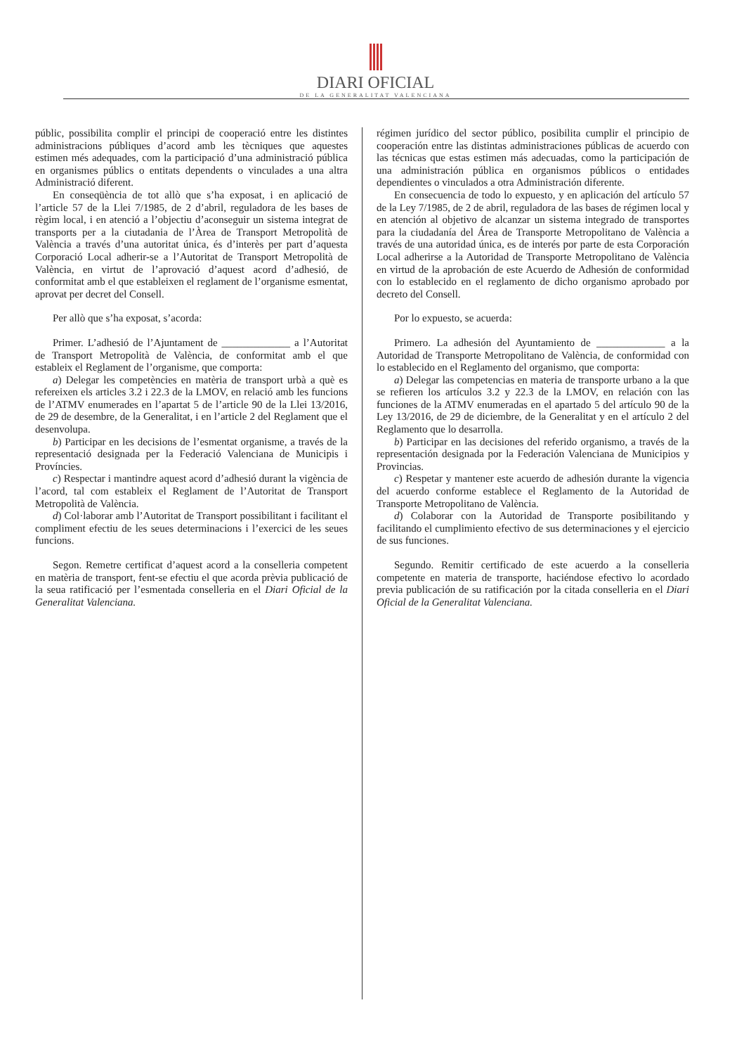DIARI OFICIAL
DE LA GENERALITAT VALENCIANA
públic, possibilita complir el principi de cooperació entre les distintes administracions públiques d’acord amb les tècniques que aquestes estimen més adequades, com la participació d’una administració pública en organismes públics o entitats dependents o vinculades a una altra Administració diferent.
En conseqüència de tot allò que s’ha exposat, i en aplicació de l’article 57 de la Llei 7/1985, de 2 d’abril, reguladora de les bases de règim local, i en atenció a l’objectiu d’aconseguir un sistema integrat de transports per a la ciutadania de l’Àrea de Transport Metropolità de València a través d’una autoritat única, és d’interès per part d’aquesta Corporació Local adherir-se a l’Autoritat de Transport Metropolità de València, en virtut de l’aprovació d’aquest acord d’adhesió, de conformitat amb el que estableixen el reglament de l’organisme esmentat, aprovat per decret del Consell.
Per allò que s’ha exposat, s’acorda:
Primer. L’adhesió de l’Ajuntament de _____________ a l’Autoritat de Transport Metropolità de València, de conformitat amb el que estableix el Reglament de l’organisme, que comporta:
a) Delegar les competències en matèria de transport urbà a què es refereixen els articles 3.2 i 22.3 de la LMOV, en relació amb les funcions de l’ATMV enumerades en l’apartat 5 de l’article 90 de la Llei 13/2016, de 29 de desembre, de la Generalitat, i en l’article 2 del Reglament que el desenvolupa.
b) Participar en les decisions de l’esmentat organisme, a través de la representació designada per la Federació Valenciana de Municipis i Províncies.
c) Respectar i mantindre aquest acord d’adhesió durant la vigència de l’acord, tal com estableix el Reglament de l’Autoritat de Transport Metropolità de València.
d) Col·laborar amb l’Autoritat de Transport possibilitant i facilitant el compliment efectiu de les seues determinacions i l’exercici de les seues funcions.
Segon. Remetre certificat d’aquest acord a la conselleria competent en matèria de transport, fent-se efectiu el que acorda prèvia publicació de la seua ratificació per l’esmentada conselleria en el Diari Oficial de la Generalitat Valenciana.
régimen jurídico del sector público, posibilita cumplir el principio de cooperación entre las distintas administraciones públicas de acuerdo con las técnicas que estas estimen más adecuadas, como la participación de una administración pública en organismos públicos o entidades dependientes o vinculados a otra Administración diferente.
En consecuencia de todo lo expuesto, y en aplicación del artículo 57 de la Ley 7/1985, de 2 de abril, reguladora de las bases de régimen local y en atención al objetivo de alcanzar un sistema integrado de transportes para la ciudadanía del Área de Transporte Metropolitano de València a través de una autoridad única, es de interés por parte de esta Corporación Local adherirse a la Autoridad de Transporte Metropolitano de València en virtud de la aprobación de este Acuerdo de Adhesión de conformidad con lo establecido en el reglamento de dicho organismo aprobado por decreto del Consell.
Por lo expuesto, se acuerda:
Primero. La adhesión del Ayuntamiento de _____________ a la Autoridad de Transporte Metropolitano de València, de conformidad con lo establecido en el Reglamento del organismo, que comporta:
a) Delegar las competencias en materia de transporte urbano a la que se refieren los artículos 3.2 y 22.3 de la LMOV, en relación con las funciones de la ATMV enumeradas en el apartado 5 del artículo 90 de la Ley 13/2016, de 29 de diciembre, de la Generalitat y en el artículo 2 del Reglamento que lo desarrolla.
b) Participar en las decisiones del referido organismo, a través de la representación designada por la Federación Valenciana de Municipios y Provincias.
c) Respetar y mantener este acuerdo de adhesión durante la vigencia del acuerdo conforme establece el Reglamento de la Autoridad de Transporte Metropolitano de València.
d) Colaborar con la Autoridad de Transporte posibilitando y facilitando el cumplimiento efectivo de sus determinaciones y el ejercicio de sus funciones.
Segundo. Remitir certificado de este acuerdo a la conselleria competente en materia de transporte, haciéndose efectivo lo acordado previa publicación de su ratificación por la citada conselleria en el Diari Oficial de la Generalitat Valenciana.